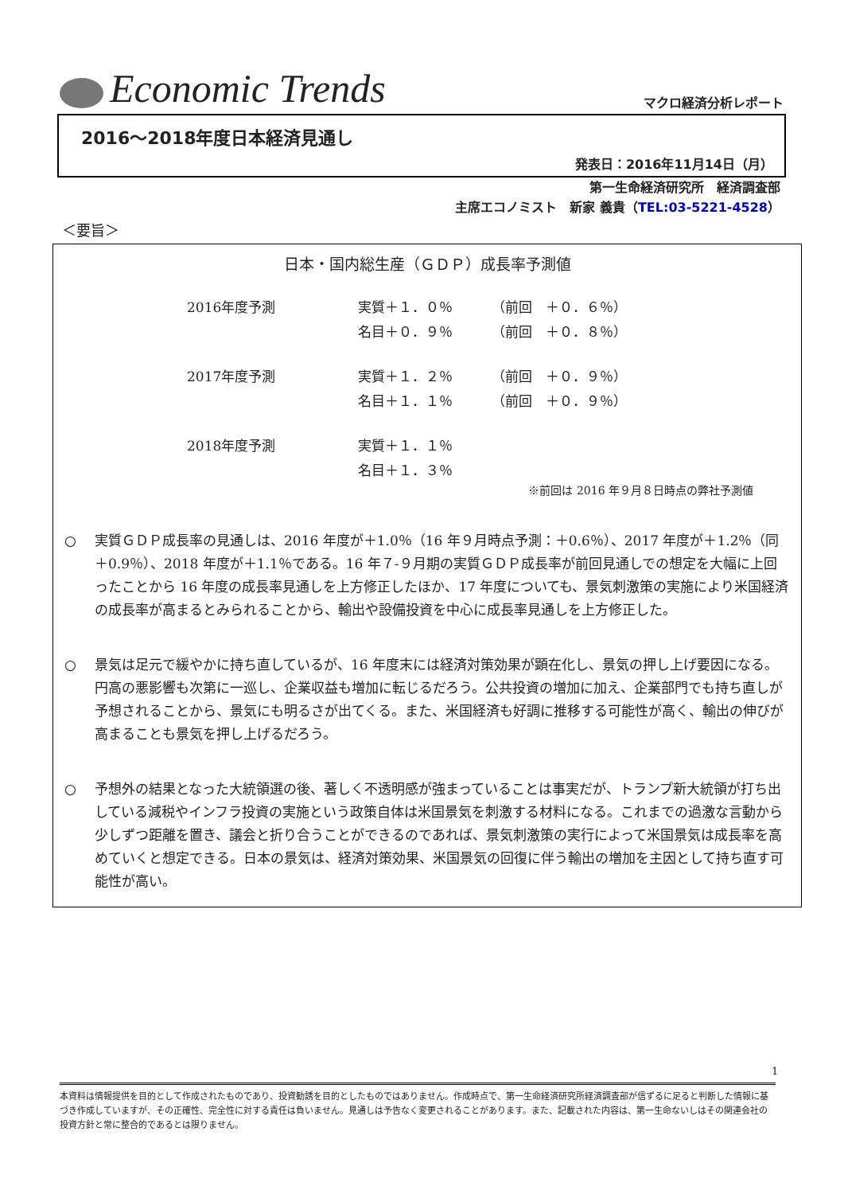Economic Trends
マクロ経済分析レポート
2016～2018年度日本経済見通し
発表日：2016年11月14日（月）
第一生命経済研究所　経済調査部
主席エコノミスト　新家 義貴（TEL:03-5221-4528）
＜要旨＞
日本・国内総生産（ＧＤＰ）成長率予測値
| 2016年度予測 | 実質＋１．０％ | （前回 ＋０．６％） |
| | 名目＋０．９％ | （前回 ＋０．８％） |
| 2017年度予測 | 実質＋１．２％ | （前回 ＋０．９％） |
| | 名目＋１．１％ | （前回 ＋０．９％） |
| 2018年度予測 | 実質＋１．１％ | |
| | 名目＋１．３％ | |
※前回は 2016 年９月８日時点の弊社予測値
○ 実質ＧＤＰ成長率の見通しは、2016 年度が＋1.0％（16 年９月時点予測：＋0.6％）、2017 年度が＋1.2％（同＋0.9％）、2018 年度が＋1.1％である。16 年７-９月期の実質ＧＤＰ成長率が前回見通しでの想定を大幅に上回ったことから 16 年度の成長率見通しを上方修正したほか、17 年度についても、景気刺激策の実施により米国経済の成長率が高まるとみられることから、輸出や設備投資を中心に成長率見通しを上方修正した。
○ 景気は足元で緩やかに持ち直しているが、16 年度末には経済対策効果が顕在化し、景気の押し上げ要因になる。円高の悪影響も次第に一巡し、企業収益も増加に転じるだろう。公共投資の増加に加え、企業部門でも持ち直しが予想されることから、景気にも明るさが出てくる。また、米国経済も好調に推移する可能性が高く、輸出の伸びが高まることも景気を押し上げるだろう。
○ 予想外の結果となった大統領選の後、著しく不透明感が強まっていることは事実だが、トランプ新大統領が打ち出している減税やインフラ投資の実施という政策自体は米国景気を刺激する材料になる。これまでの過激な言動から少しずつ距離を置き、議会と折り合うことができるのであれば、景気刺激策の実行によって米国景気は成長率を高めていくと想定できる。日本の景気は、経済対策効果、米国景気の回復に伴う輸出の増加を主因として持ち直す可能性が高い。
1
本資料は情報提供を目的として作成されたものであり、投資勧誘を目的としたものではありません。作成時点で、第一生命経済研究所経済調査部が信ずるに足ると判断した情報に基づき作成していますが、その正確性、完全性に対する責任は負いません。見通しは予告なく変更されることがあります。また、記載された内容は、第一生命ないしはその関連会社の投資方針と常に整合的であるとは限りません。